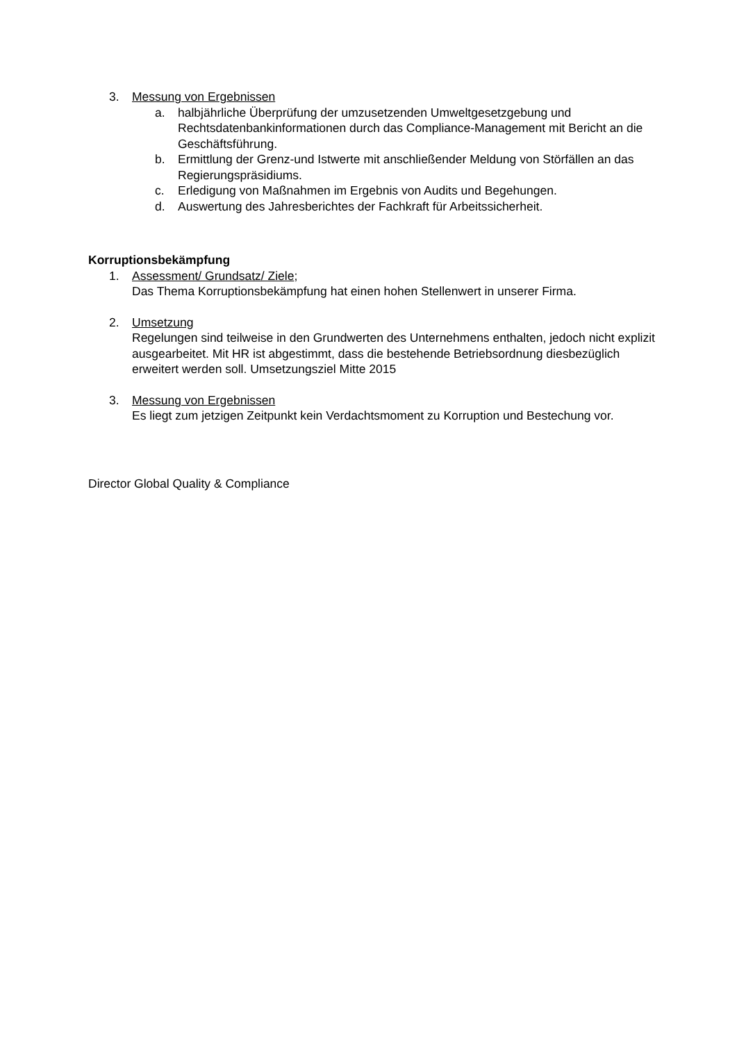3. Messung von Ergebnissen
a. halbjährliche Überprüfung der umzusetzenden Umweltgesetzgebung und Rechtsdatenbankinformationen durch das Compliance-Management mit Bericht an die Geschäftsführung.
b. Ermittlung der Grenz-und Istwerte mit anschließender Meldung von Störfällen an das Regierungspräsidiums.
c. Erledigung von Maßnahmen im Ergebnis von Audits und Begehungen.
d. Auswertung des Jahresberichtes der Fachkraft für Arbeitssicherheit.
Korruptionsbekämpfung
1. Assessment/ Grundsatz/ Ziele;
Das Thema Korruptionsbekämpfung hat einen hohen Stellenwert in unserer Firma.
2. Umsetzung
Regelungen sind teilweise in den Grundwerten des Unternehmens enthalten, jedoch nicht explizit ausgearbeitet. Mit HR ist abgestimmt, dass die bestehende Betriebsordnung diesbezüglich erweitert werden soll. Umsetzungsziel Mitte 2015
3. Messung von Ergebnissen
Es liegt zum jetzigen Zeitpunkt kein Verdachtsmoment zu Korruption und Bestechung vor.
Director Global Quality & Compliance